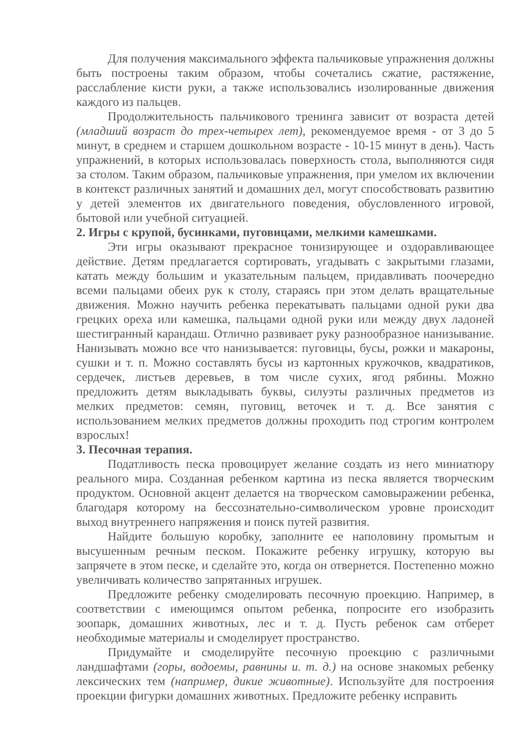Для получения максимального эффекта пальчиковые упражнения должны быть построены таким образом, чтобы сочетались сжатие, растяжение, расслабление кисти руки, а также использовались изолированные движения каждого из пальцев.
Продолжительность пальчикового тренинга зависит от возраста детей (младший возраст до трех-четырех лет), рекомендуемое время - от 3 до 5 минут, в среднем и старшем дошкольном возрасте - 10-15 минут в день). Часть упражнений, в которых использовалась поверхность стола, выполняются сидя за столом. Таким образом, пальчиковые упражнения, при умелом их включении в контекст различных занятий и домашних дел, могут способствовать развитию у детей элементов их двигательного поведения, обусловленного игровой, бытовой или учебной ситуацией.
2. Игры с крупой, бусинками, пуговицами, мелкими камешками.
Эти игры оказывают прекрасное тонизирующее и оздоравливающее действие. Детям предлагается сортировать, угадывать с закрытыми глазами, катать между большим и указательным пальцем, придавливать поочередно всеми пальцами обеих рук к столу, стараясь при этом делать вращательные движения. Можно научить ребенка перекатывать пальцами одной руки два грецких ореха или камешка, пальцами одной руки или между двух ладоней шестигранный карандаш. Отлично развивает руку разнообразное нанизывание. Нанизывать можно все что нанизывается: пуговицы, бусы, рожки и макароны, сушки и т. п. Можно составлять бусы из картонных кружочков, квадратиков, сердечек, листьев деревьев, в том числе сухих, ягод рябины. Можно предложить детям выкладывать буквы, силуэты различных предметов из мелких предметов: семян, пуговиц, веточек и т. д. Все занятия с использованием мелких предметов должны проходить под строгим контролем взрослых!
3. Песочная терапия.
Податливость песка провоцирует желание создать из него миниатюру реального мира. Созданная ребенком картина из песка является творческим продуктом. Основной акцент делается на творческом самовыражении ребенка, благодаря которому на бессознательно-символическом уровне происходит выход внутреннего напряжения и поиск путей развития.
Найдите большую коробку, заполните ее наполовину промытым и высушенным речным песком. Покажите ребенку игрушку, которую вы запрячете в этом песке, и сделайте это, когда он отвернется. Постепенно можно увеличивать количество запрятанных игрушек.
Предложите ребенку смоделировать песочную проекцию. Например, в соответствии с имеющимся опытом ребенка, попросите его изобразить зоопарк, домашних животных, лес и т. д. Пусть ребенок сам отберет необходимые материалы и смоделирует пространство.
Придумайте и смоделируйте песочную проекцию с различными ландшафтами (горы, водоемы, равнины и. т. д.) на основе знакомых ребенку лексических тем (например, дикие животные). Используйте для построения проекции фигурки домашних животных. Предложите ребенку исправить